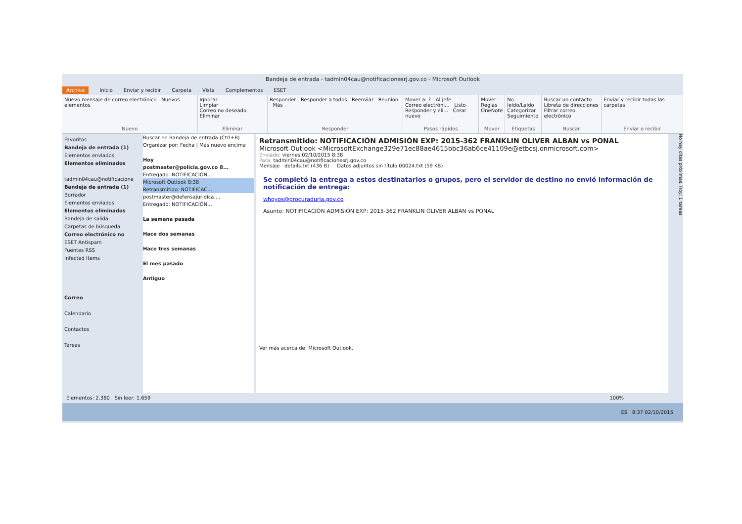Bandeja de entrada - tadmin04cau@notificacionesrj.gov.co - Microsoft Outlook
Archivo Inicio Enviar y recibir Carpeta Vista Complementos ESET
Nuevo mensaje de correo electrónico Nuevos elementos
Nuevo
Ignorar
Limpiar
Correo no deseado Eliminar
Eliminar
Responder Responder a todos Reenviar Reunión Más
Responder
Mover a: ? Al jefe
Correo electróni... Listo
Responder y eli... Crear nuevo
Pasos rápidos
Mover
Reglas
OneNote
Mover
No leído/Leído
Categorizar
Seguimiento
Etiquetas
Buscar un contacto
Libreta de direcciones
Filtrar correo electrónico
Buscar
Enviar y recibir todas las carpetas
Enviar o recibir
Favoritos
Bandeja de entrada (1)
Elementos enviados
Elementos eliminados
tadmin04cau@notificacione
Bandeja de entrada (1)
Borrador
Elementos enviados
Elementos eliminados
Bandeja de salida
Carpetas de búsqueda
Correo electrónico no
ESET Antispam
Fuentes RSS
Infected Items
Correo
Calendario
Contactos
Tareas
Buscar en Bandeja de entrada (Ctrl+B)
Organizar por: Fecha | Más nuevo encima
Hoy
postmaster@policia.gov.co 8...
Entregado: NOTIFICACIÓN...
Microsoft Outlook 8:38
Retransmitido: NOTIFICAC...
postmaster@defensajuridica....
Entregado: NOTIFICACIÓN...
La semana pasada
Hace dos semanas
Hace tres semanas
El mes pasado
Antiguo
Retransmitido: NOTIFICACIÓN ADMISIÓN EXP: 2015-362 FRANKLIN OLIVER ALBAN vs PONAL
Microsoft Outlook <MicrosoftExchange329e71ec88ae4615bbc36ab6ce41109e@etbcsj.onmicrosoft.com>
Enviado: viernes 02/10/2015 8:38
Para: tadmin04cau@notificacionesrj.gov.co
Mensaje details.txt (436 B) Datos adjuntos sin título 00024.txt (59 KB)
Se completó la entrega a estos destinatarios o grupos, pero el servidor de destino no envió información de notificación de entrega:
whoyos@procuraduria.gov.co
Asunto: NOTIFICACIÓN ADMISIÓN EXP: 2015-362 FRANKLIN OLIVER ALBAN vs PONAL
Ver más acerca de: Microsoft Outlook.
No hay citas próximas. Hoy: 1 tareas
Elementos: 2.380 Sin leer: 1.659 100%
ES 8:37 02/10/2015